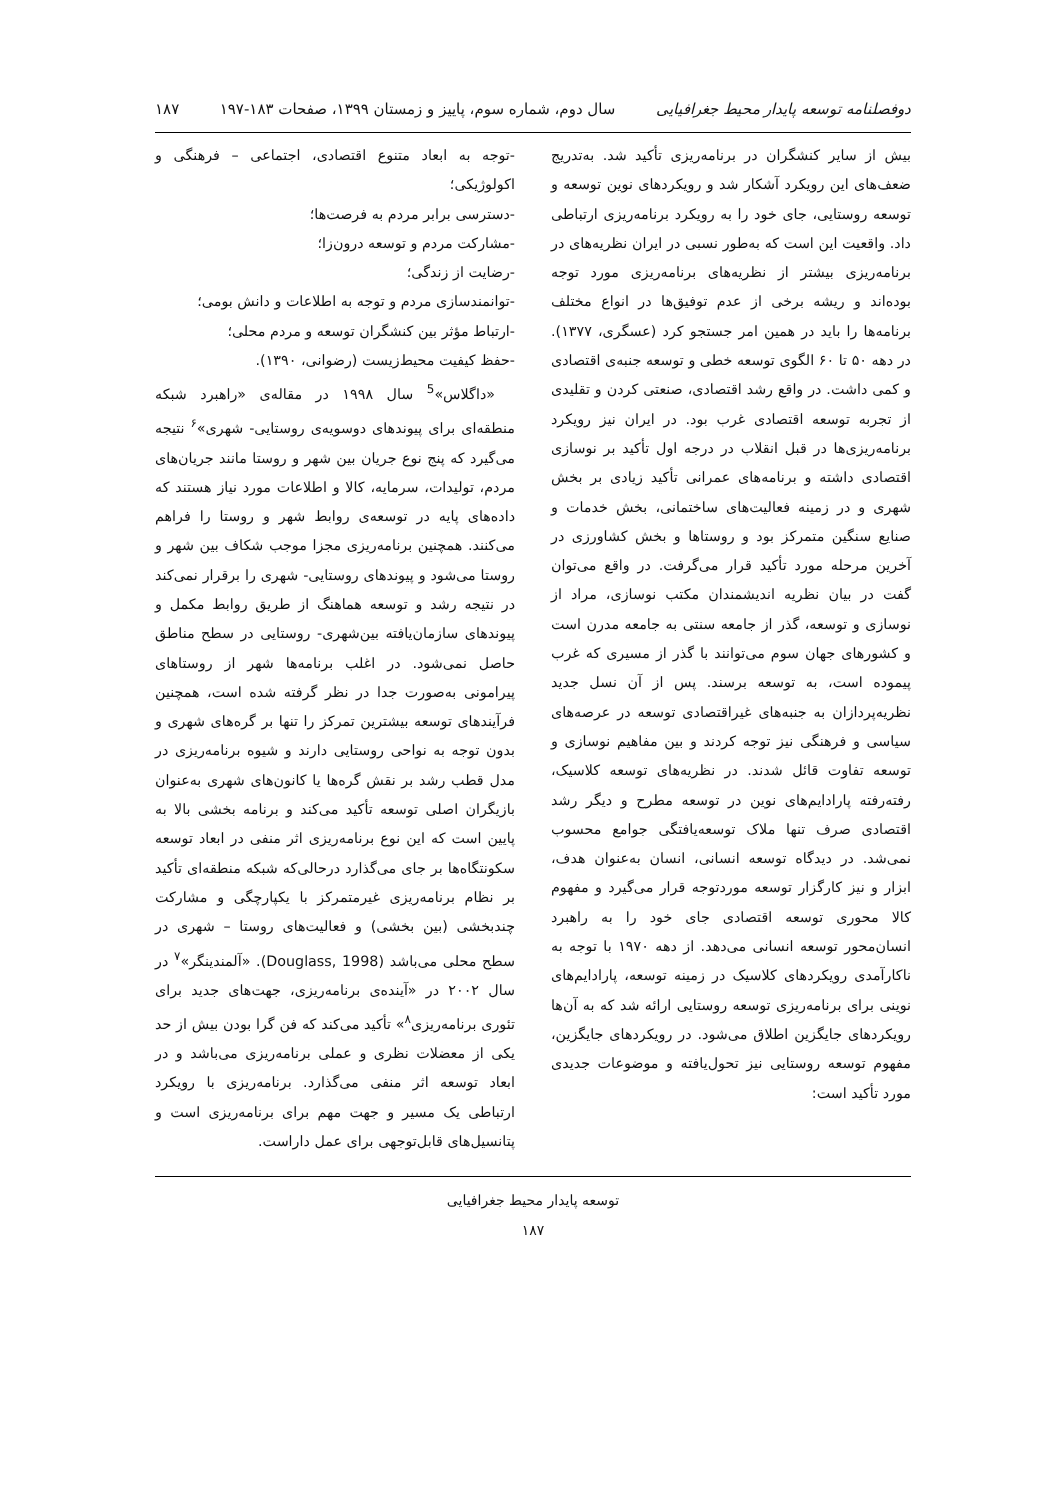دوفصلنامه توسعه پایدار محیط جغرافیایی سال دوم، شماره سوم، پاییز و زمستان ۱۳۹۹، صفحات ۱۸۳-۱۹۷ ۱۸۷
بیش از سایر کنشگران در برنامه‌ریزی تأکید شد. به‌تدریج ضعف‌های این رویکرد آشکار شد و رویکردهای نوین توسعه و توسعه روستایی، جای خود را به رویکرد برنامه‌ریزی ارتباطی داد. واقعیت این است که به‌طور نسبی در ایران نظریه‌های در برنامه‌ریزی بیشتر از نظریه‌های برنامه‌ریزی مورد توجه بوده‌اند و ریشه برخی از عدم توفیق‌ها در انواع مختلف برنامه‌ها را باید در همین امر جستجو کرد (عسگری، ۱۳۷۷). در دهه ۵۰ تا ۶۰ الگوی توسعه خطی و توسعه جنبه‌ی اقتصادی و کمی داشت. در واقع رشد اقتصادی، صنعتی کردن و تقلیدی از تجربه توسعه اقتصادی غرب بود. در ایران نیز رویکرد برنامه‌ریزی‌ها در قبل انقلاب در درجه اول تأکید بر نوسازی اقتصادی داشته و برنامه‌های عمرانی تأکید زیادی بر بخش شهری و در زمینه فعالیت‌های ساختمانی، بخش خدمات و صنایع سنگین متمرکز بود و روستاها و بخش کشاورزی در آخرین مرحله مورد تأکید قرار می‌گرفت. در واقع می‌توان گفت در بیان نظریه اندیشمندان مکتب نوسازی، مراد از نوسازی و توسعه، گذر از جامعه سنتی به جامعه مدرن است و کشورهای جهان سوم می‌توانند با گذر از مسیری که غرب پیموده است، به توسعه برسند. پس از آن نسل جدید نظریه‌پردازان به جنبه‌های غیراقتصادی توسعه در عرصه‌های سیاسی و فرهنگی نیز توجه کردند و بین مفاهیم نوسازی و توسعه تفاوت قائل شدند. در نظریه‌های توسعه کلاسیک، رفته‌رفته پارادایم‌های نوین در توسعه مطرح و دیگر رشد اقتصادی صرف تنها ملاک توسعه‌یافتگی جوامع محسوب نمی‌شد. در دیدگاه توسعه انسانی، انسان به‌عنوان هدف، ابزار و نیز کارگزار توسعه موردتوجه قرار می‌گیرد و مفهوم کالا محوری توسعه اقتصادی جای خود را به راهبرد انسان‌محور توسعه انسانی می‌دهد. از دهه ۱۹۷۰ با توجه به ناکارآمدی رویکردهای کلاسیک در زمینه توسعه، پارادایم‌های نوینی برای برنامه‌ریزی توسعه روستایی ارائه شد که به آن‌ها رویکردهای جایگزین اطلاق می‌شود. در رویکردهای جایگزین، مفهوم توسعه روستایی نیز تحول‌یافته و موضوعات جدیدی مورد تأکید است:
-توجه به ابعاد متنوع اقتصادی، اجتماعی – فرهنگی و اکولوژیکی؛
-دسترسی برابر مردم به فرصت‌ها؛
-مشارکت مردم و توسعه درون‌زا؛
-رضایت از زندگی؛
-توانمندسازی مردم و توجه به اطلاعات و دانش بومی؛
-ارتباط مؤثر بین کنشگران توسعه و مردم محلی؛
-حفظ کیفیت محیط‌زیست (رضوانی، ۱۳۹۰).
«داگلاس»<sup>5</sup> سال ۱۹۹۸ در مقاله‌ی «راهبرد شبکه منطقه‌ای برای پیوندهای دوسویه‌ی روستایی- شهری»<sup>۶</sup> نتیجه می‌گیرد که پنج نوع جریان بین شهر و روستا مانند جریان‌های مردم، تولیدات، سرمایه، کالا و اطلاعات مورد نیاز هستند که داده‌های پایه در توسعه‌ی روابط شهر و روستا را فراهم می‌کنند. همچنین برنامه‌ریزی مجزا موجب شکاف بین شهر و روستا می‌شود و پیوندهای روستایی- شهری را برقرار نمی‌کند در نتیجه رشد و توسعه هماهنگ از طریق روابط مکمل و پیوندهای سازمان‌یافته بین‌شهری- روستایی در سطح مناطق حاصل نمی‌شود. در اغلب برنامه‌ها شهر از روستاهای پیرامونی به‌صورت جدا در نظر گرفته شده است، همچنین فرآیندهای توسعه بیشترین تمرکز را تنها بر گره‌های شهری و بدون توجه به نواحی روستایی دارند و شیوه برنامه‌ریزی در مدل قطب رشد بر نقش گره‌ها یا کانون‌های شهری به‌عنوان بازیگران اصلی توسعه تأکید می‌کند و برنامه بخشی بالا به پایین است که این نوع برنامه‌ریزی اثر منفی در ابعاد توسعه سکونتگاه‌ها بر جای می‌گذارد درحالی‌که شبکه منطقه‌ای تأکید بر نظام برنامه‌ریزی غیرمتمرکز با یکپارچگی و مشارکت چندبخشی (بین بخشی) و فعالیت‌های روستا – شهری در سطح محلی می‌باشد (Douglass, 1998). «آلمندینگر»<sup>۷</sup> در سال ۲۰۰۲ در «آینده‌ی برنامه‌ریزی، جهت‌های جدید برای تئوری برنامه‌ریزی<sup>۸</sup>» تأکید می‌کند که فن گرا بودن بیش از حد یکی از معضلات نظری و عملی برنامه‌ریزی می‌باشد و در ابعاد توسعه اثر منفی می‌گذارد. برنامه‌ریزی با رویکرد ارتباطی یک مسیر و جهت مهم برای برنامه‌ریزی است و پتانسیل‌های قابل‌توجهی برای عمل داراست.
توسعه پایدار محیط جغرافیایی
۱۸۷